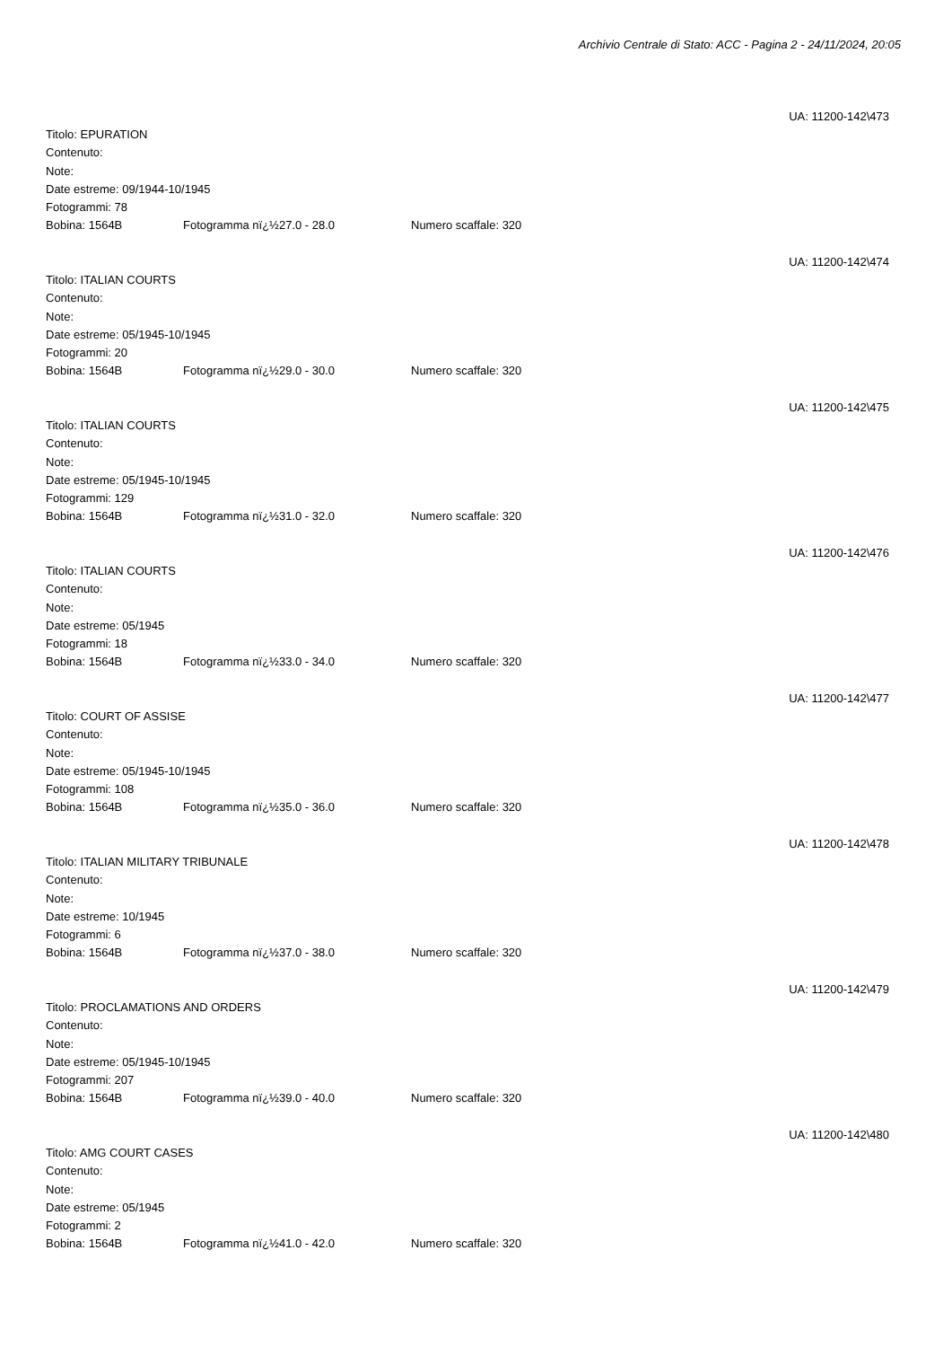Archivio Centrale di Stato: ACC - Pagina 2 - 24/11/2024, 20:05
UA: 11200-142\473
Titolo: EPURATION
Contenuto:
Note:
Date estreme: 09/1944-10/1945
Fotogrammi: 78
Bobina: 1564B Fotogramma nï¿½27.0 - 28.0 Numero scaffale: 320
UA: 11200-142\474
Titolo: ITALIAN COURTS
Contenuto:
Note:
Date estreme: 05/1945-10/1945
Fotogrammi: 20
Bobina: 1564B Fotogramma nï¿½29.0 - 30.0 Numero scaffale: 320
UA: 11200-142\475
Titolo: ITALIAN COURTS
Contenuto:
Note:
Date estreme: 05/1945-10/1945
Fotogrammi: 129
Bobina: 1564B Fotogramma nï¿½31.0 - 32.0 Numero scaffale: 320
UA: 11200-142\476
Titolo: ITALIAN COURTS
Contenuto:
Note:
Date estreme: 05/1945
Fotogrammi: 18
Bobina: 1564B Fotogramma nï¿½33.0 - 34.0 Numero scaffale: 320
UA: 11200-142\477
Titolo: COURT OF ASSISE
Contenuto:
Note:
Date estreme: 05/1945-10/1945
Fotogrammi: 108
Bobina: 1564B Fotogramma nï¿½35.0 - 36.0 Numero scaffale: 320
UA: 11200-142\478
Titolo: ITALIAN MILITARY TRIBUNALE
Contenuto:
Note:
Date estreme: 10/1945
Fotogrammi: 6
Bobina: 1564B Fotogramma nï¿½37.0 - 38.0 Numero scaffale: 320
UA: 11200-142\479
Titolo: PROCLAMATIONS AND ORDERS
Contenuto:
Note:
Date estreme: 05/1945-10/1945
Fotogrammi: 207
Bobina: 1564B Fotogramma nï¿½39.0 - 40.0 Numero scaffale: 320
UA: 11200-142\480
Titolo: AMG COURT CASES
Contenuto:
Note:
Date estreme: 05/1945
Fotogrammi: 2
Bobina: 1564B Fotogramma nï¿½41.0 - 42.0 Numero scaffale: 320